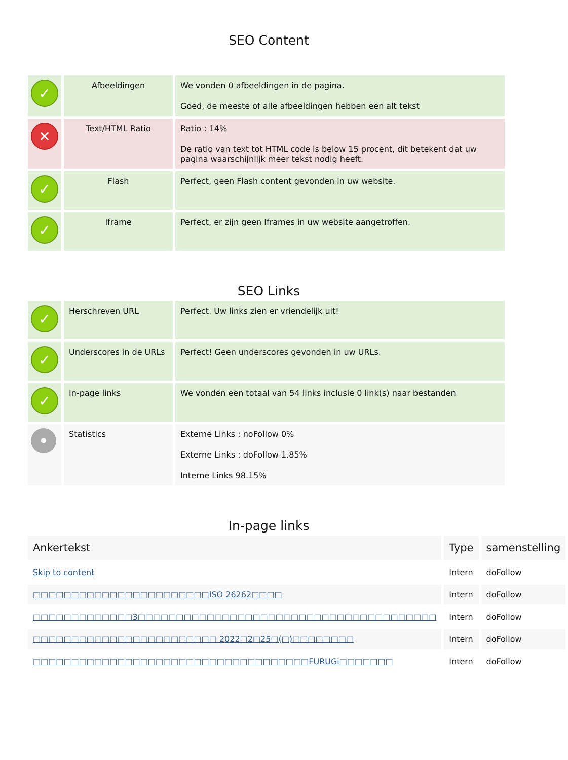SEO Content
| ✓ | Afbeeldingen | We vonden 0 afbeeldingen in de pagina. Goed, de meeste of alle afbeeldingen hebben een alt tekst |
| ✕ | Text/HTML Ratio | Ratio : 14% De ratio van text tot HTML code is below 15 procent, dit betekent dat uw pagina waarschijnlijk meer tekst nodig heeft. |
| ✓ | Flash | Perfect, geen Flash content gevonden in uw website. |
| ✓ | Iframe | Perfect, er zijn geen Iframes in uw website aangetroffen. |
SEO Links
| ✓ | Herschreven URL | Perfect. Uw links zien er vriendelijk uit! |
| ✓ | Underscores in de URLs | Perfect! Geen underscores gevonden in uw URLs. |
| ✓ | In-page links | We vonden een totaal van 54 links inclusie 0 link(s) naar bestanden |
| • | Statistics | Externe Links : noFollow 0% Externe Links : doFollow 1.85% Interne Links 98.15% |
In-page links
| Ankertekst | Type | samenstelling |
| --- | --- | --- |
| Skip to content | Intern | doFollow |
| □□□□□□□□□□□□□□□□□□□□□□□ISO 26262□□□□ | Intern | doFollow |
| □□□□□□□□□□□□□3□□□□□□□□□□□□□□□□□□□□□□□□□□□□□□□□□□□□□□□ | Intern | doFollow |
| □□□□□□□□□□□□□□□□□□□□□□□□ 2022□2□25□(□)□□□□□□□□ | Intern | doFollow |
| □□□□□□□□□□□□□□□□□□□□□□□□□□□□□□□□□□□□FURUGi□□□□□□□ | Intern | doFollow |